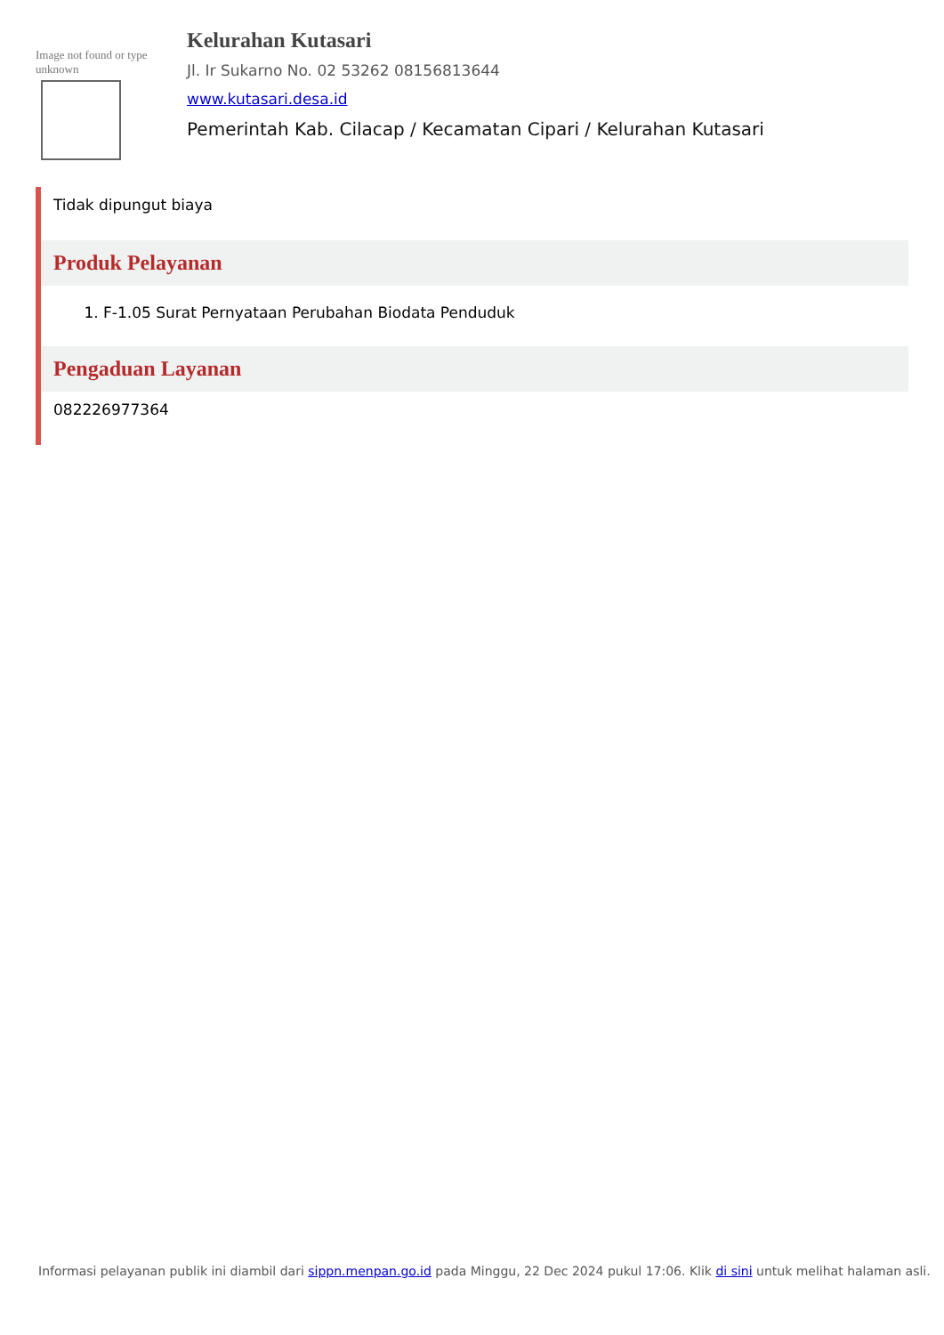Image not found or type unknown
Kelurahan Kutasari
Jl. Ir Sukarno No. 02 53262 08156813644
www.kutasari.desa.id
Pemerintah Kab. Cilacap / Kecamatan Cipari / Kelurahan Kutasari
Tidak dipungut biaya
Produk Pelayanan
1. F-1.05 Surat Pernyataan Perubahan Biodata Penduduk
Pengaduan Layanan
082226977364
Informasi pelayanan publik ini diambil dari sippn.menpan.go.id pada Minggu, 22 Dec 2024 pukul 17:06. Klik di sini untuk melihat halaman asli.